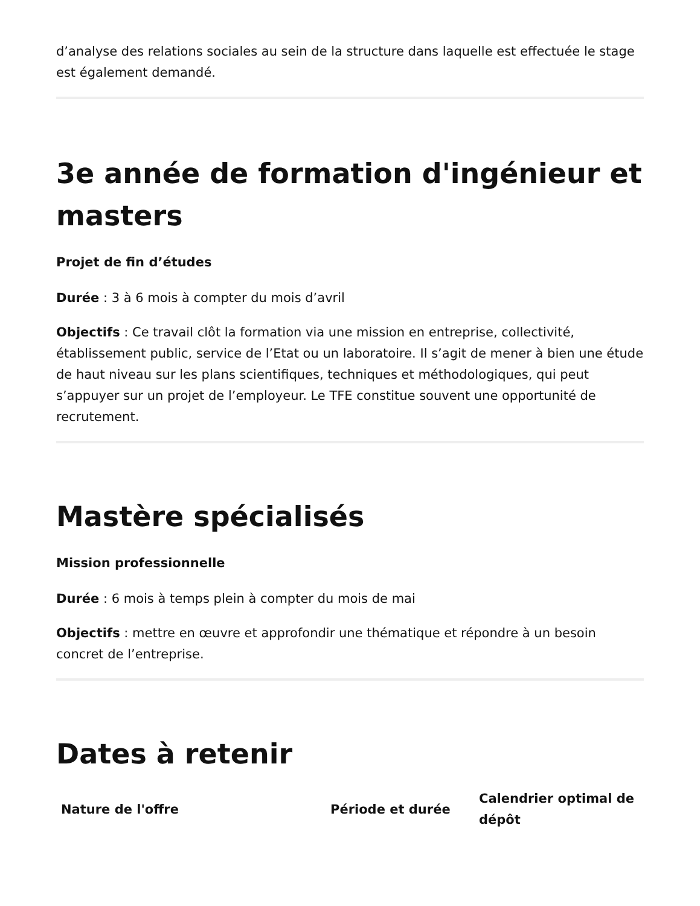d’analyse des relations sociales au sein de la structure dans laquelle est effectuée le stage est également demandé.
3e année de formation d'ingénieur et masters
Projet de fin d’études
Durée : 3 à 6 mois à compter du mois d’avril
Objectifs : Ce travail clôt la formation via une mission en entreprise, collectivité, établissement public, service de l’Etat ou un laboratoire. Il s’agit de mener à bien une étude de haut niveau sur les plans scientifiques, techniques et méthodologiques, qui peut s’appuyer sur un projet de l’employeur. Le TFE constitue souvent une opportunité de recrutement.
Mastère spécialisés
Mission professionnelle
Durée : 6 mois à temps plein à compter du mois de mai
Objectifs : mettre en œuvre et approfondir une thématique et répondre à un besoin concret de l’entreprise.
Dates à retenir
| Nature de l'offre | Période et durée | Calendrier optimal de dépôt |
| --- | --- | --- |